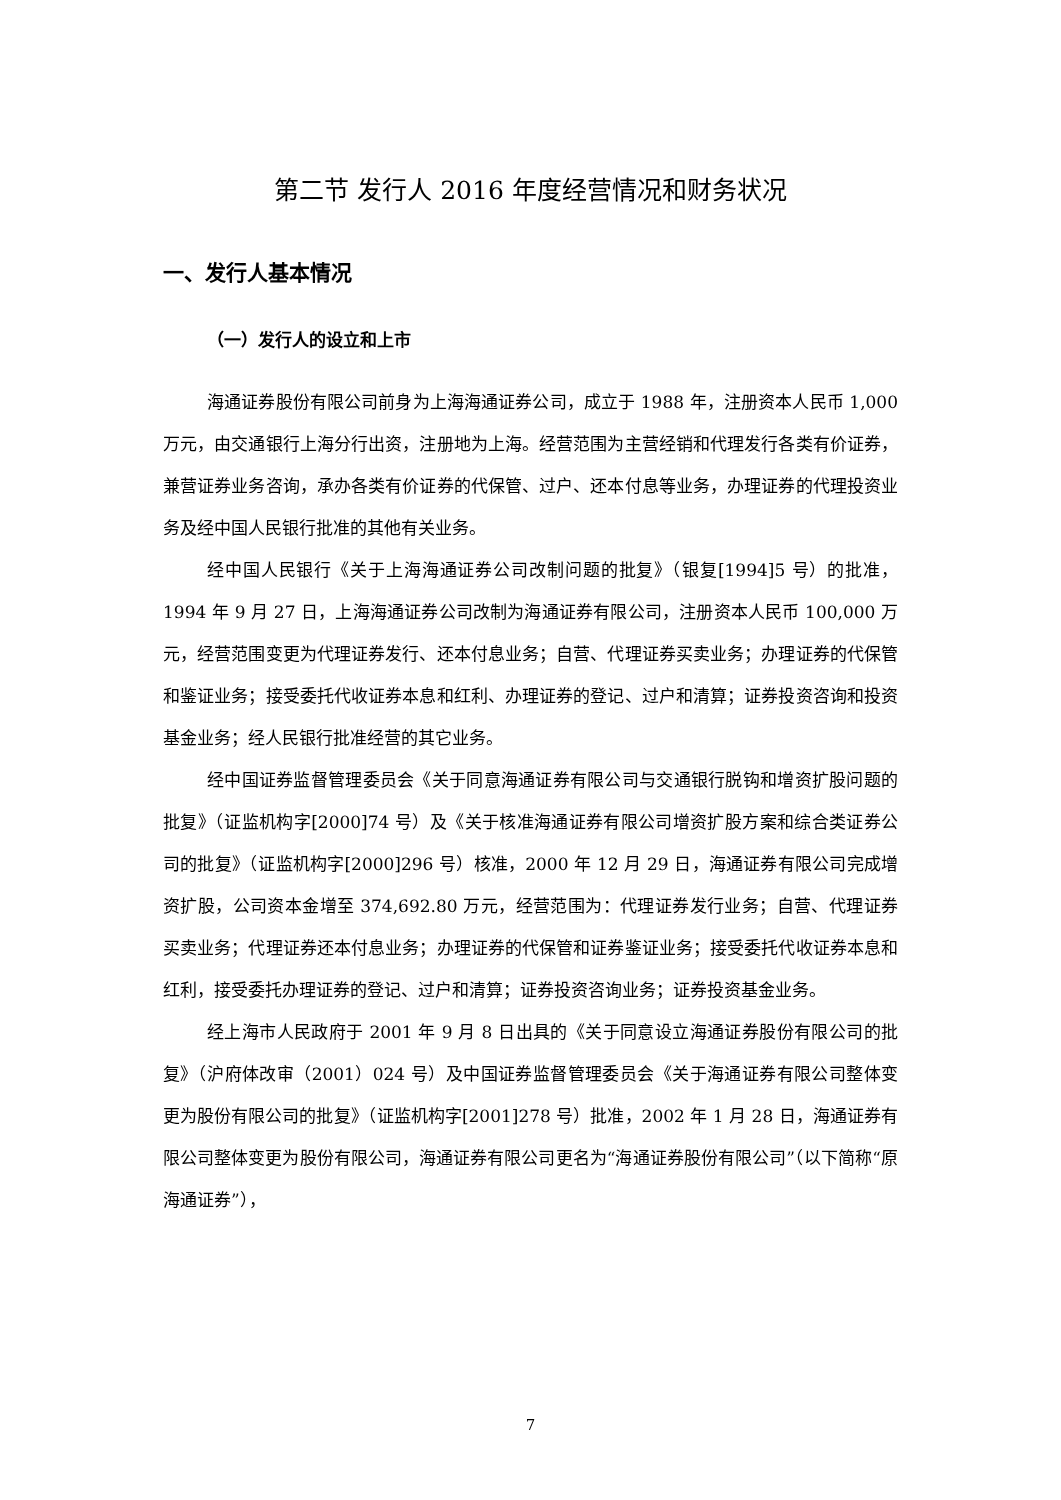第二节 发行人 2016 年度经营情况和财务状况
一、发行人基本情况
（一）发行人的设立和上市
海通证券股份有限公司前身为上海海通证券公司，成立于 1988 年，注册资本人民币 1,000 万元，由交通银行上海分行出资，注册地为上海。经营范围为主营经销和代理发行各类有价证券，兼营证券业务咨询，承办各类有价证券的代保管、过户、还本付息等业务，办理证券的代理投资业务及经中国人民银行批准的其他有关业务。
经中国人民银行《关于上海海通证券公司改制问题的批复》（银复[1994]5 号）的批准，1994 年 9 月 27 日，上海海通证券公司改制为海通证券有限公司，注册资本人民币 100,000 万元，经营范围变更为代理证券发行、还本付息业务；自营、代理证券买卖业务；办理证券的代保管和鉴证业务；接受委托代收证券本息和红利、办理证券的登记、过户和清算；证券投资咨询和投资基金业务；经人民银行批准经营的其它业务。
经中国证券监督管理委员会《关于同意海通证券有限公司与交通银行脱钩和增资扩股问题的批复》（证监机构字[2000]74 号）及《关于核准海通证券有限公司增资扩股方案和综合类证券公司的批复》（证监机构字[2000]296 号）核准，2000 年 12 月 29 日，海通证券有限公司完成增资扩股，公司资本金增至 374,692.80 万元，经营范围为：代理证券发行业务；自营、代理证券买卖业务；代理证券还本付息业务；办理证券的代保管和证券鉴证业务；接受委托代收证券本息和红利，接受委托办理证券的登记、过户和清算；证券投资咨询业务；证券投资基金业务。
经上海市人民政府于 2001 年 9 月 8 日出具的《关于同意设立海通证券股份有限公司的批复》（沪府体改审（2001）024 号）及中国证券监督管理委员会《关于海通证券有限公司整体变更为股份有限公司的批复》（证监机构字[2001]278 号）批准，2002 年 1 月 28 日，海通证券有限公司整体变更为股份有限公司，海通证券有限公司更名为“海通证券股份有限公司”（以下简称“原海通证券”），
7